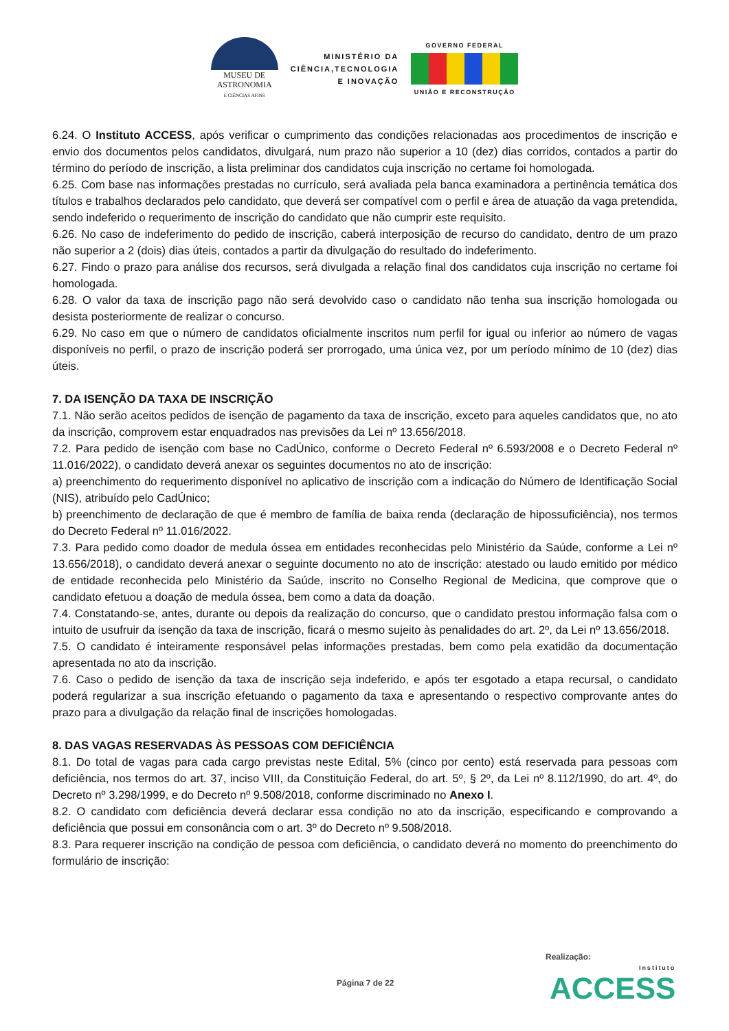MUSEU DE
ASTRONOMIA
E CIÊNCIAS AFINS
MINISTÉRIO DA
CIÊNCIA,TECNOLOGIA
E INOVAÇÃO
GOVERNO FEDERAL
UNIÃO E RECONSTRUÇÃO
6.24. O Instituto ACCESS, após verificar o cumprimento das condições relacionadas aos procedimentos de inscrição e envio dos documentos pelos candidatos, divulgará, num prazo não superior a 10 (dez) dias corridos, contados a partir do término do período de inscrição, a lista preliminar dos candidatos cuja inscrição no certame foi homologada.
6.25. Com base nas informações prestadas no currículo, será avaliada pela banca examinadora a pertinência temática dos títulos e trabalhos declarados pelo candidato, que deverá ser compatível com o perfil e área de atuação da vaga pretendida, sendo indeferido o requerimento de inscrição do candidato que não cumprir este requisito.
6.26. No caso de indeferimento do pedido de inscrição, caberá interposição de recurso do candidato, dentro de um prazo não superior a 2 (dois) dias úteis, contados a partir da divulgação do resultado do indeferimento.
6.27. Findo o prazo para análise dos recursos, será divulgada a relação final dos candidatos cuja inscrição no certame foi homologada.
6.28. O valor da taxa de inscrição pago não será devolvido caso o candidato não tenha sua inscrição homologada ou desista posteriormente de realizar o concurso.
6.29. No caso em que o número de candidatos oficialmente inscritos num perfil for igual ou inferior ao número de vagas disponíveis no perfil, o prazo de inscrição poderá ser prorrogado, uma única vez, por um período mínimo de 10 (dez) dias úteis.
7. DA ISENÇÃO DA TAXA DE INSCRIÇÃO
7.1. Não serão aceitos pedidos de isenção de pagamento da taxa de inscrição, exceto para aqueles candidatos que, no ato da inscrição, comprovem estar enquadrados nas previsões da Lei nº 13.656/2018.
7.2. Para pedido de isenção com base no CadÚnico, conforme o Decreto Federal nº 6.593/2008 e o Decreto Federal nº 11.016/2022), o candidato deverá anexar os seguintes documentos no ato de inscrição:
a) preenchimento do requerimento disponível no aplicativo de inscrição com a indicação do Número de Identificação Social (NIS), atribuído pelo CadÚnico;
b) preenchimento de declaração de que é membro de família de baixa renda (declaração de hipossuficiência), nos termos do Decreto Federal nº 11.016/2022.
7.3. Para pedido como doador de medula óssea em entidades reconhecidas pelo Ministério da Saúde, conforme a Lei nº 13.656/2018), o candidato deverá anexar o seguinte documento no ato de inscrição: atestado ou laudo emitido por médico de entidade reconhecida pelo Ministério da Saúde, inscrito no Conselho Regional de Medicina, que comprove que o candidato efetuou a doação de medula óssea, bem como a data da doação.
7.4. Constatando-se, antes, durante ou depois da realização do concurso, que o candidato prestou informação falsa com o intuito de usufruir da isenção da taxa de inscrição, ficará o mesmo sujeito às penalidades do art. 2º, da Lei nº 13.656/2018.
7.5. O candidato é inteiramente responsável pelas informações prestadas, bem como pela exatidão da documentação apresentada no ato da inscrição.
7.6. Caso o pedido de isenção da taxa de inscrição seja indeferido, e após ter esgotado a etapa recursal, o candidato poderá regularizar a sua inscrição efetuando o pagamento da taxa e apresentando o respectivo comprovante antes do prazo para a divulgação da relação final de inscrições homologadas.
8. DAS VAGAS RESERVADAS ÀS PESSOAS COM DEFICIÊNCIA
8.1. Do total de vagas para cada cargo previstas neste Edital, 5% (cinco por cento) está reservada para pessoas com deficiência, nos termos do art. 37, inciso VIII, da Constituição Federal, do art. 5º, § 2º, da Lei nº 8.112/1990, do art. 4º, do Decreto nº 3.298/1999, e do Decreto nº 9.508/2018, conforme discriminado no Anexo I.
8.2. O candidato com deficiência deverá declarar essa condição no ato da inscrição, especificando e comprovando a deficiência que possui em consonância com o art. 3º do Decreto nº 9.508/2018.
8.3. Para requerer inscrição na condição de pessoa com deficiência, o candidato deverá no momento do preenchimento do formulário de inscrição:
Realização:
Página 7 de 22 Instituto
ACCESS